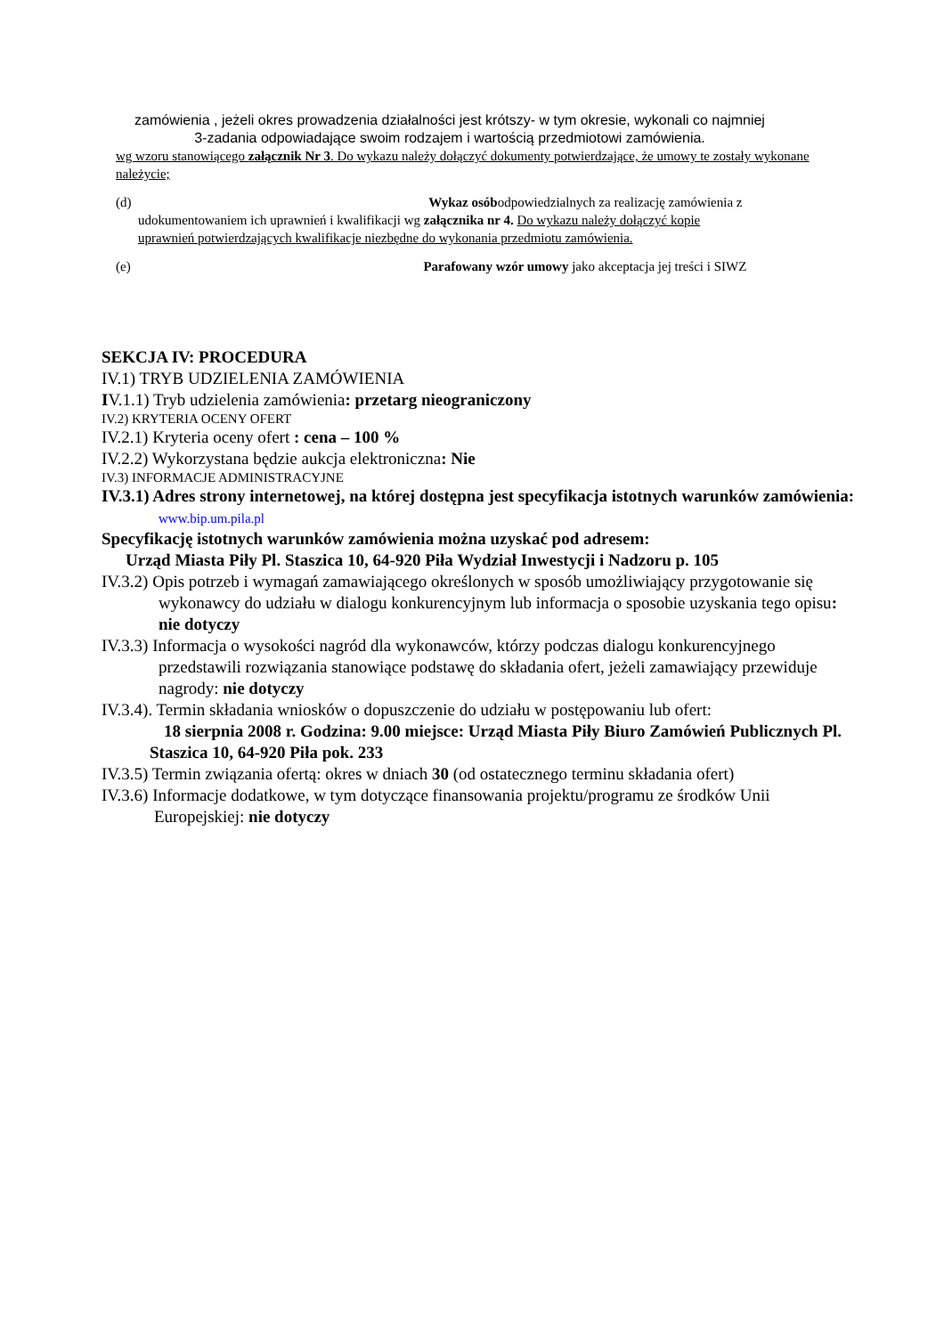zamówienia , jeżeli okres prowadzenia działalności jest krótszy- w tym okresie, wykonali co najmniej 3-zadania odpowiadające swoim rodzajem i wartością przedmiotowi zamówienia.
wg wzoru stanowiącego załącznik Nr 3. Do wykazu należy dołączyć dokumenty potwierdzające, że umowy te zostały wykonane należycie;
(d) Wykaz osóbodpowiedzialnych za realizację zamówienia z
udokumentowaniem ich uprawnień i kwalifikacji wg załącznika nr 4. Do wykazu należy dołączyć kopie
uprawnień potwierdzających kwalifikacje niezbędne do wykonania przedmiotu zamówienia.
(e) Parafowany wzór umowy jako akceptacja jej treści i SIWZ
SEKCJA IV: PROCEDURA
IV.1) TRYB UDZIELENIA ZAMÓWIENIA
IV.1.1) Tryb udzielenia zamówienia: przetarg nieograniczony
IV.2) KRYTERIA OCENY OFERT
IV.2.1) Kryteria oceny ofert : cena – 100 %
IV.2.2) Wykorzystana będzie aukcja elektroniczna: Nie
IV.3) INFORMACJE ADMINISTRACYJNE
IV.3.1) Adres strony internetowej, na której dostępna jest specyfikacja istotnych warunków zamówienia: www.bip.um.pila.pl
Specyfikację istotnych warunków zamówienia można uzyskać pod adresem:
Urząd Miasta Piły Pl. Staszica 10, 64-920 Piła Wydział Inwestycji i Nadzoru p. 105
IV.3.2) Opis potrzeb i wymagań zamawiającego określonych w sposób umożliwiający przygotowanie się wykonawcy do udziału w dialogu konkurencyjnym lub informacja o sposobie uzyskania tego opisu: nie dotyczy
IV.3.3) Informacja o wysokości nagród dla wykonawców, którzy podczas dialogu konkurencyjnego przedstawili rozwiązania stanowiące podstawę do składania ofert, jeżeli zamawiający przewiduje nagrody: nie dotyczy
IV.3.4). Termin składania wniosków o dopuszczenie do udziału w postępowaniu lub ofert:
18 sierpnia 2008 r. Godzina: 9.00 miejsce: Urząd Miasta Piły Biuro Zamówień Publicznych Pl. Staszica 10, 64-920 Piła pok. 233
IV.3.5) Termin związania ofertą: okres w dniach 30 (od ostatecznego terminu składania ofert)
IV.3.6) Informacje dodatkowe, w tym dotyczące finansowania projektu/programu ze środków Unii Europejskiej: nie dotyczy